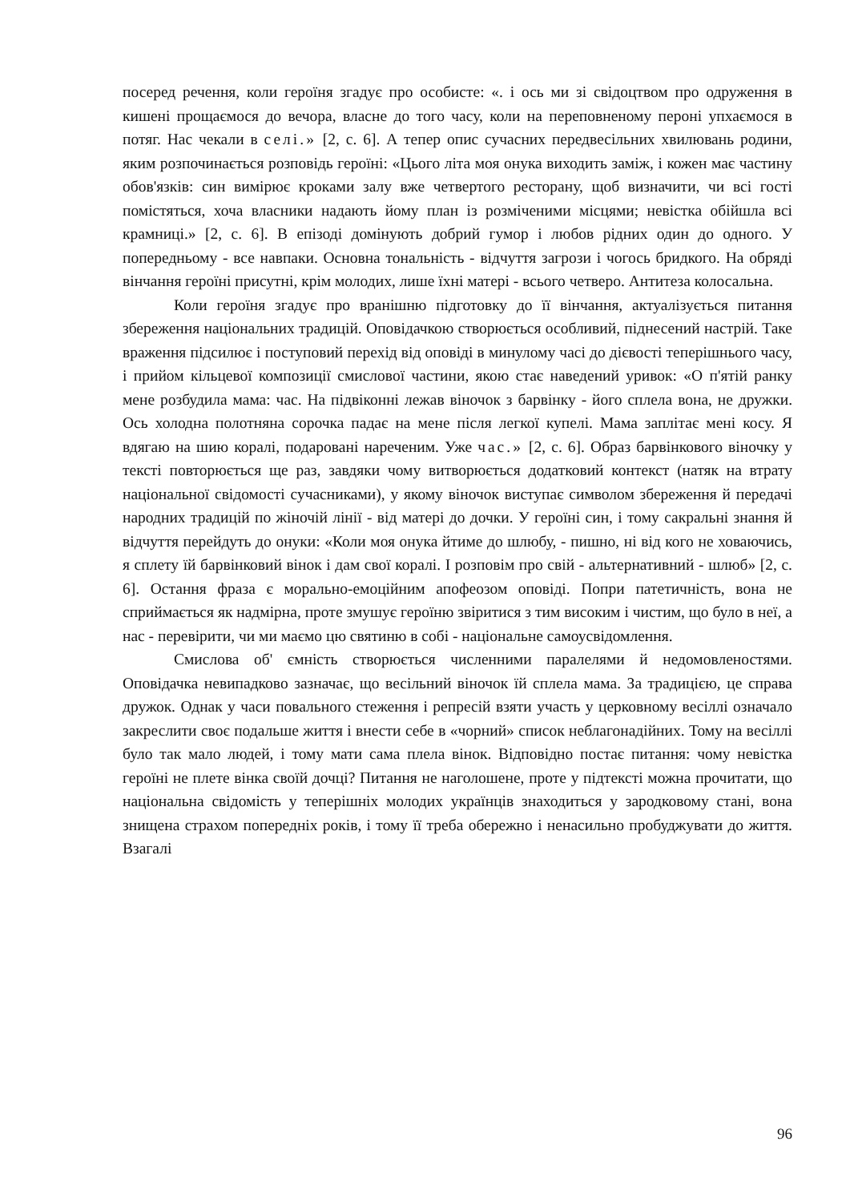посеред речення, коли героїня згадує про особисте: «. і ось ми зі свідоцтвом про одруження в кишені прощаємося до вечора, власне до того часу, коли на переповненому пероні упхаємося в потяг. Нас чекали в селі.» [2, с. 6]. А тепер опис сучасних передвесільних хвилювань родини, яким розпочинається розповідь героїні: «Цього літа моя онука виходить заміж, і кожен має частину обов'язків: син вимірює кроками залу вже четвертого ресторану, щоб визначити, чи всі гості помістяться, хоча власники надають йому план із розміченими місцями; невістка обійшла всі крамниці.» [2, с. 6]. В епізоді домінують добрий гумор і любов рідних один до одного. У попередньому - все навпаки. Основна тональність - відчуття загрози і чогось бридкого. На обряді вінчання героїні присутні, крім молодих, лише їхні матері - всього четверо. Антитеза колосальна.
Коли героїня згадує про вранішню підготовку до її вінчання, актуалізується питання збереження національних традицій. Оповідачкою створюється особливий, піднесений настрій. Таке враження підсилює і поступовий перехід від оповіді в минулому часі до дієвості теперішнього часу, і прийом кільцевої композиції смислової частини, якою стає наведений уривок: «О п'ятій ранку мене розбудила мама: час. На підвіконні лежав віночок з барвінку - його сплела вона, не дружки. Ось холодна полотняна сорочка падає на мене після легкої купелі. Мама заплітає мені косу. Я вдягаю на шию коралі, подаровані нареченим. Уже час.» [2, с. 6]. Образ барвінкового віночку у тексті повторюється ще раз, завдяки чому витворюється додатковий контекст (натяк на втрату національної свідомості сучасниками), у якому віночок виступає символом збереження й передачі народних традицій по жіночій лінії - від матері до дочки. У героїні син, і тому сакральні знання й відчуття перейдуть до онуки: «Коли моя онука йтиме до шлюбу, - пишно, ні від кого не ховаючись, я сплету їй барвінковий вінок і дам свої коралі. І розповім про свій - альтернативний - шлюб» [2, с. 6]. Остання фраза є морально-емоційним апофеозом оповіді. Попри патетичність, вона не сприймається як надмірна, проте змушує героїню звіритися з тим високим і чистим, що було в неї, а нас - перевірити, чи ми маємо цю святиню в собі - національне самоусвідомлення.
Смислова об' ємність створюється численними паралелями й недомовленостями. Оповідачка невипадково зазначає, що весільний віночок їй сплела мама. За традицією, це справа дружок. Однак у часи повального стеження і репресій взяти участь у церковному весіллі означало закреслити своє подальше життя і внести себе в «чорний» список неблагонадійних. Тому на весіллі було так мало людей, і тому мати сама плела вінок. Відповідно постає питання: чому невістка героїні не плете вінка своїй дочці? Питання не наголошене, проте у підтексті можна прочитати, що національна свідомість у теперішніх молодих українців знаходиться у зародковому стані, вона знищена страхом попередніх років, і тому її треба обережно і ненасильно пробуджувати до життя. Взагалі
96